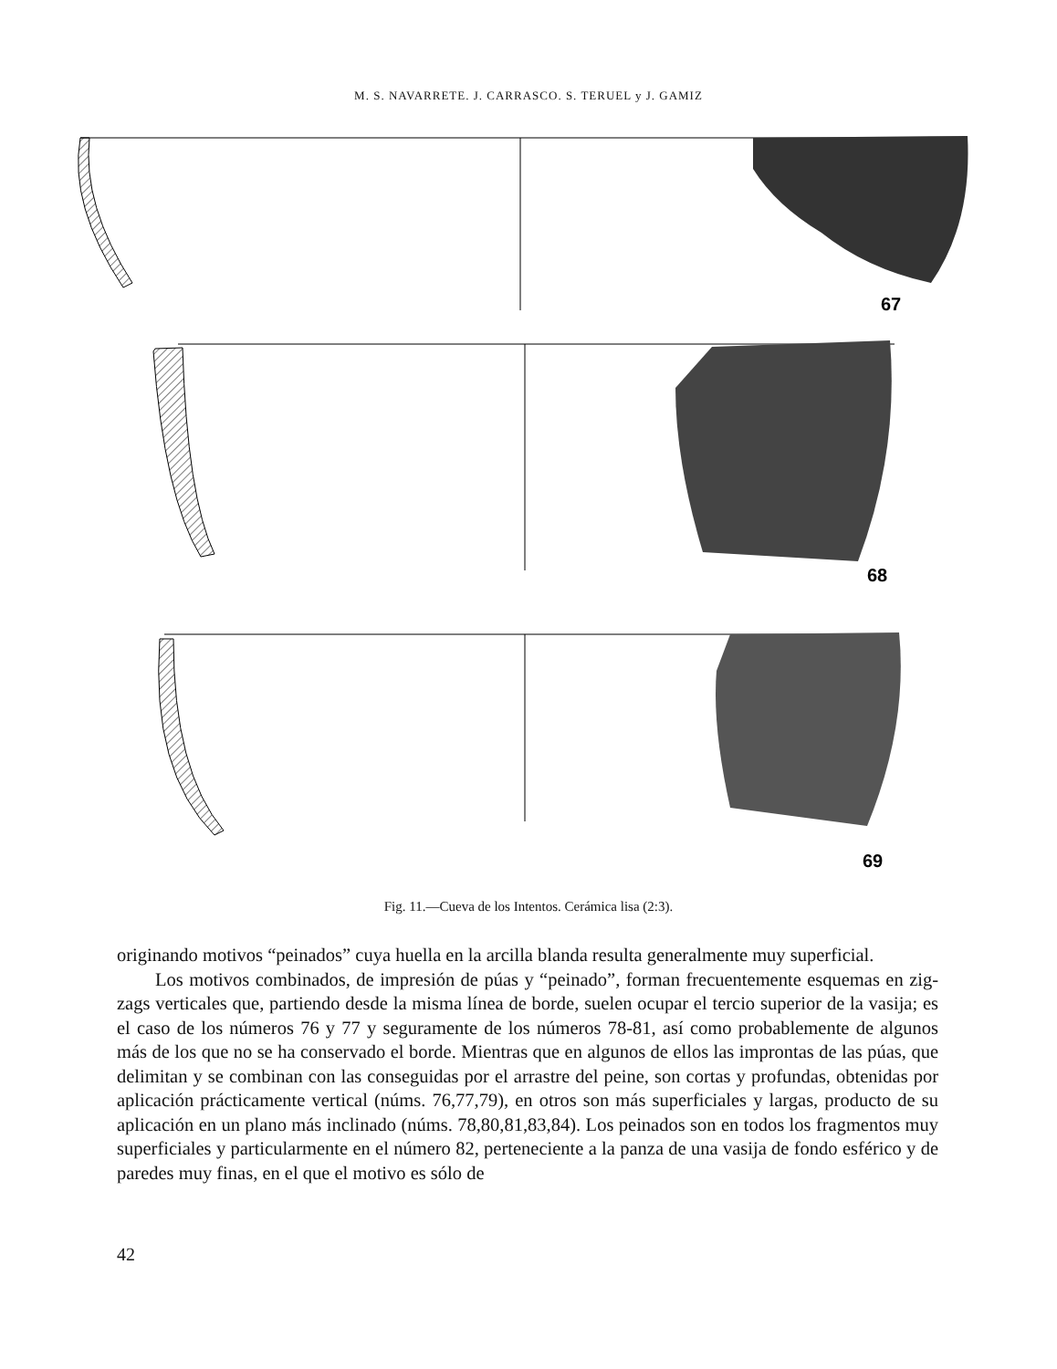M. S. NAVARRETE. J. CARRASCO. S. TERUEL y J. GAMIZ
67
68
69
Fig. 11.—Cueva de los Intentos. Cerámica lisa (2:3).
originando motivos “peinados” cuya huella en la arcilla blanda resulta generalmente muy superficial.
Los motivos combinados, de impresión de púas y “peinado”, forman frecuentemente esquemas en zig-zags verticales que, partiendo desde la misma línea de borde, suelen ocupar el tercio superior de la vasija; es el caso de los números 76 y 77 y seguramente de los números 78-81, así como probablemente de algunos más de los que no se ha conservado el borde. Mientras que en algunos de ellos las improntas de las púas, que delimitan y se combinan con las conseguidas por el arrastre del peine, son cortas y profundas, obtenidas por aplicación prácticamente vertical (núms. 76,77,79), en otros son más superficiales y largas, producto de su aplicación en un plano más inclinado (núms. 78,80,81,83,84). Los peinados son en todos los fragmentos muy superficiales y particularmente en el número 82, perteneciente a la panza de una vasija de fondo esférico y de paredes muy finas, en el que el motivo es sólo de
42